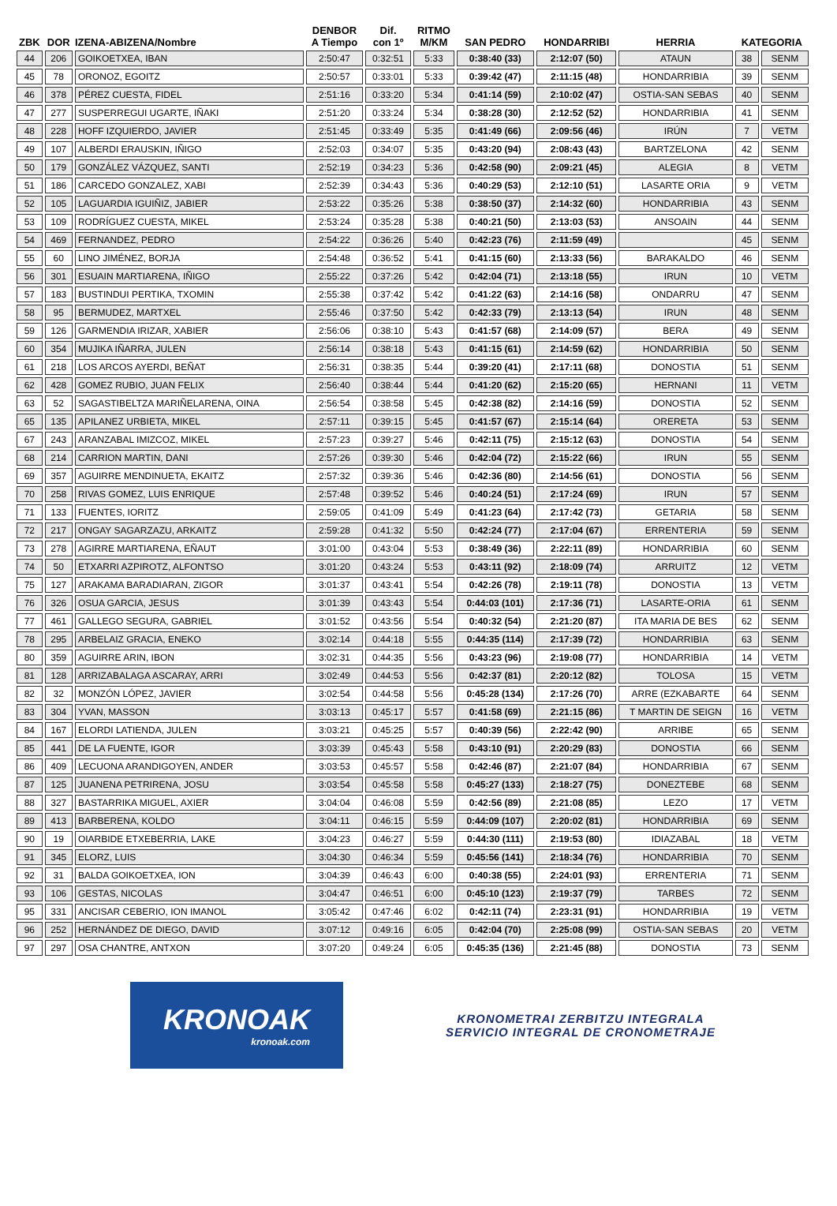| ZBK | DOR | IZENA-ABIZENA/Nombre | DENBOR A Tiempo | Dif. con 1º | RITMO M/KM | SAN PEDRO | HONDARRIBI | HERRIA | KATEGORIA | |
| --- | --- | --- | --- | --- | --- | --- | --- | --- | --- | --- |
| 44 | 206 | GOIKOETXEA, IBAN | 2:50:47 | 0:32:51 | 5:33 | 0:38:40 (33) | 2:12:07 (50) | ATAUN | 38 | SENM |
| 45 | 78 | ORONOZ, EGOITZ | 2:50:57 | 0:33:01 | 5:33 | 0:39:42 (47) | 2:11:15 (48) | HONDARRIBIA | 39 | SENM |
| 46 | 378 | PÉREZ CUESTA, FIDEL | 2:51:16 | 0:33:20 | 5:34 | 0:41:14 (59) | 2:10:02 (47) | OSTIA-SAN SEBAS | 40 | SENM |
| 47 | 277 | SUSPERREGUI UGARTE, IÑAKI | 2:51:20 | 0:33:24 | 5:34 | 0:38:28 (30) | 2:12:52 (52) | HONDARRIBIA | 41 | SENM |
| 48 | 228 | HOFF IZQUIERDO, JAVIER | 2:51:45 | 0:33:49 | 5:35 | 0:41:49 (66) | 2:09:56 (46) | IRÚN | 7 | VETM |
| 49 | 107 | ALBERDI ERAUSKIN, IÑIGO | 2:52:03 | 0:34:07 | 5:35 | 0:43:20 (94) | 2:08:43 (43) | BARTZELONA | 42 | SENM |
| 50 | 179 | GONZÁLEZ VÁZQUEZ, SANTI | 2:52:19 | 0:34:23 | 5:36 | 0:42:58 (90) | 2:09:21 (45) | ALEGIA | 8 | VETM |
| 51 | 186 | CARCEDO GONZALEZ, XABI | 2:52:39 | 0:34:43 | 5:36 | 0:40:29 (53) | 2:12:10 (51) | LASARTE ORIA | 9 | VETM |
| 52 | 105 | LAGUARDIA IGUIÑIZ, JABIER | 2:53:22 | 0:35:26 | 5:38 | 0:38:50 (37) | 2:14:32 (60) | HONDARRIBIA | 43 | SENM |
| 53 | 109 | RODRÍGUEZ CUESTA, MIKEL | 2:53:24 | 0:35:28 | 5:38 | 0:40:21 (50) | 2:13:03 (53) | ANSOAIN | 44 | SENM |
| 54 | 469 | FERNANDEZ, PEDRO | 2:54:22 | 0:36:26 | 5:40 | 0:42:23 (76) | 2:11:59 (49) | | 45 | SENM |
| 55 | 60 | LINO JIMÉNEZ, BORJA | 2:54:48 | 0:36:52 | 5:41 | 0:41:15 (60) | 2:13:33 (56) | BARAKALDO | 46 | SENM |
| 56 | 301 | ESUAIN MARTIARENA, IÑIGO | 2:55:22 | 0:37:26 | 5:42 | 0:42:04 (71) | 2:13:18 (55) | IRUN | 10 | VETM |
| 57 | 183 | BUSTINDUI PERTIKA, TXOMIN | 2:55:38 | 0:37:42 | 5:42 | 0:41:22 (63) | 2:14:16 (58) | ONDARRU | 47 | SENM |
| 58 | 95 | BERMUDEZ, MARTXEL | 2:55:46 | 0:37:50 | 5:42 | 0:42:33 (79) | 2:13:13 (54) | IRUN | 48 | SENM |
| 59 | 126 | GARMENDIA IRIZAR, XABIER | 2:56:06 | 0:38:10 | 5:43 | 0:41:57 (68) | 2:14:09 (57) | BERA | 49 | SENM |
| 60 | 354 | MUJIKA IÑARRA, JULEN | 2:56:14 | 0:38:18 | 5:43 | 0:41:15 (61) | 2:14:59 (62) | HONDARRIBIA | 50 | SENM |
| 61 | 218 | LOS ARCOS AYERDI, BEÑAT | 2:56:31 | 0:38:35 | 5:44 | 0:39:20 (41) | 2:17:11 (68) | DONOSTIA | 51 | SENM |
| 62 | 428 | GOMEZ RUBIO, JUAN FELIX | 2:56:40 | 0:38:44 | 5:44 | 0:41:20 (62) | 2:15:20 (65) | HERNANI | 11 | VETM |
| 63 | 52 | SAGASTIBELTZA MARIÑELARENA, OINA | 2:56:54 | 0:38:58 | 5:45 | 0:42:38 (82) | 2:14:16 (59) | DONOSTIA | 52 | SENM |
| 65 | 135 | APILANEZ URBIETA, MIKEL | 2:57:11 | 0:39:15 | 5:45 | 0:41:57 (67) | 2:15:14 (64) | ORERETA | 53 | SENM |
| 67 | 243 | ARANZABAL IMIZCOZ, MIKEL | 2:57:23 | 0:39:27 | 5:46 | 0:42:11 (75) | 2:15:12 (63) | DONOSTIA | 54 | SENM |
| 68 | 214 | CARRION MARTIN, DANI | 2:57:26 | 0:39:30 | 5:46 | 0:42:04 (72) | 2:15:22 (66) | IRUN | 55 | SENM |
| 69 | 357 | AGUIRRE MENDINUETA, EKAITZ | 2:57:32 | 0:39:36 | 5:46 | 0:42:36 (80) | 2:14:56 (61) | DONOSTIA | 56 | SENM |
| 70 | 258 | RIVAS GOMEZ, LUIS ENRIQUE | 2:57:48 | 0:39:52 | 5:46 | 0:40:24 (51) | 2:17:24 (69) | IRUN | 57 | SENM |
| 71 | 133 | FUENTES, IORITZ | 2:59:05 | 0:41:09 | 5:49 | 0:41:23 (64) | 2:17:42 (73) | GETARIA | 58 | SENM |
| 72 | 217 | ONGAY SAGARZAZU, ARKAITZ | 2:59:28 | 0:41:32 | 5:50 | 0:42:24 (77) | 2:17:04 (67) | ERRENTERIA | 59 | SENM |
| 73 | 278 | AGIRRE MARTIARENA, EÑAUT | 3:01:00 | 0:43:04 | 5:53 | 0:38:49 (36) | 2:22:11 (89) | HONDARRIBIA | 60 | SENM |
| 74 | 50 | ETXARRI AZPIROTZ, ALFONTSO | 3:01:20 | 0:43:24 | 5:53 | 0:43:11 (92) | 2:18:09 (74) | ARRUITZ | 12 | VETM |
| 75 | 127 | ARAKAMA BARADIARAN, ZIGOR | 3:01:37 | 0:43:41 | 5:54 | 0:42:26 (78) | 2:19:11 (78) | DONOSTIA | 13 | VETM |
| 76 | 326 | OSUA GARCIA, JESUS | 3:01:39 | 0:43:43 | 5:54 | 0:44:03 (101) | 2:17:36 (71) | LASARTE-ORIA | 61 | SENM |
| 77 | 461 | GALLEGO SEGURA, GABRIEL | 3:01:52 | 0:43:56 | 5:54 | 0:40:32 (54) | 2:21:20 (87) | ITA MARIA DE BES | 62 | SENM |
| 78 | 295 | ARBELAIZ GRACIA, ENEKO | 3:02:14 | 0:44:18 | 5:55 | 0:44:35 (114) | 2:17:39 (72) | HONDARRIBIA | 63 | SENM |
| 80 | 359 | AGUIRRE ARIN, IBON | 3:02:31 | 0:44:35 | 5:56 | 0:43:23 (96) | 2:19:08 (77) | HONDARRIBIA | 14 | VETM |
| 81 | 128 | ARRIZABALAGA ASCARAY, ARRI | 3:02:49 | 0:44:53 | 5:56 | 0:42:37 (81) | 2:20:12 (82) | TOLOSA | 15 | VETM |
| 82 | 32 | MONZÓN LÓPEZ, JAVIER | 3:02:54 | 0:44:58 | 5:56 | 0:45:28 (134) | 2:17:26 (70) | ARRE (EZKABARTE | 64 | SENM |
| 83 | 304 | YVAN, MASSON | 3:03:13 | 0:45:17 | 5:57 | 0:41:58 (69) | 2:21:15 (86) | T MARTIN DE SEIGN | 16 | VETM |
| 84 | 167 | ELORDI LATIENDA, JULEN | 3:03:21 | 0:45:25 | 5:57 | 0:40:39 (56) | 2:22:42 (90) | ARRIBE | 65 | SENM |
| 85 | 441 | DE LA FUENTE, IGOR | 3:03:39 | 0:45:43 | 5:58 | 0:43:10 (91) | 2:20:29 (83) | DONOSTIA | 66 | SENM |
| 86 | 409 | LECUONA ARANDIGOYEN, ANDER | 3:03:53 | 0:45:57 | 5:58 | 0:42:46 (87) | 2:21:07 (84) | HONDARRIBIA | 67 | SENM |
| 87 | 125 | JUANENA PETRIRENA, JOSU | 3:03:54 | 0:45:58 | 5:58 | 0:45:27 (133) | 2:18:27 (75) | DONEZTEBE | 68 | SENM |
| 88 | 327 | BASTARRIKA MIGUEL, AXIER | 3:04:04 | 0:46:08 | 5:59 | 0:42:56 (89) | 2:21:08 (85) | LEZO | 17 | VETM |
| 89 | 413 | BARBERENA, KOLDO | 3:04:11 | 0:46:15 | 5:59 | 0:44:09 (107) | 2:20:02 (81) | HONDARRIBIA | 69 | SENM |
| 90 | 19 | OIARBIDE ETXEBERRIA, LAKE | 3:04:23 | 0:46:27 | 5:59 | 0:44:30 (111) | 2:19:53 (80) | IDIAZABAL | 18 | VETM |
| 91 | 345 | ELORZ, LUIS | 3:04:30 | 0:46:34 | 5:59 | 0:45:56 (141) | 2:18:34 (76) | HONDARRIBIA | 70 | SENM |
| 92 | 31 | BALDA GOIKOETXEA, ION | 3:04:39 | 0:46:43 | 6:00 | 0:40:38 (55) | 2:24:01 (93) | ERRENTERIA | 71 | SENM |
| 93 | 106 | GESTAS, NICOLAS | 3:04:47 | 0:46:51 | 6:00 | 0:45:10 (123) | 2:19:37 (79) | TARBES | 72 | SENM |
| 95 | 331 | ANCISAR CEBERIO, ION IMANOL | 3:05:42 | 0:47:46 | 6:02 | 0:42:11 (74) | 2:23:31 (91) | HONDARRIBIA | 19 | VETM |
| 96 | 252 | HERNÁNDEZ DE DIEGO, DAVID | 3:07:12 | 0:49:16 | 6:05 | 0:42:04 (70) | 2:25:08 (99) | OSTIA-SAN SEBAS | 20 | VETM |
| 97 | 297 | OSA CHANTRE, ANTXON | 3:07:20 | 0:49:24 | 6:05 | 0:45:35 (136) | 2:21:45 (88) | DONOSTIA | 73 | SENM |
KRONOAK
kronoak.com
KRONOMETRAI ZERBITZU INTEGRALA
SERVICIO INTEGRAL DE CRONOMETRAJE